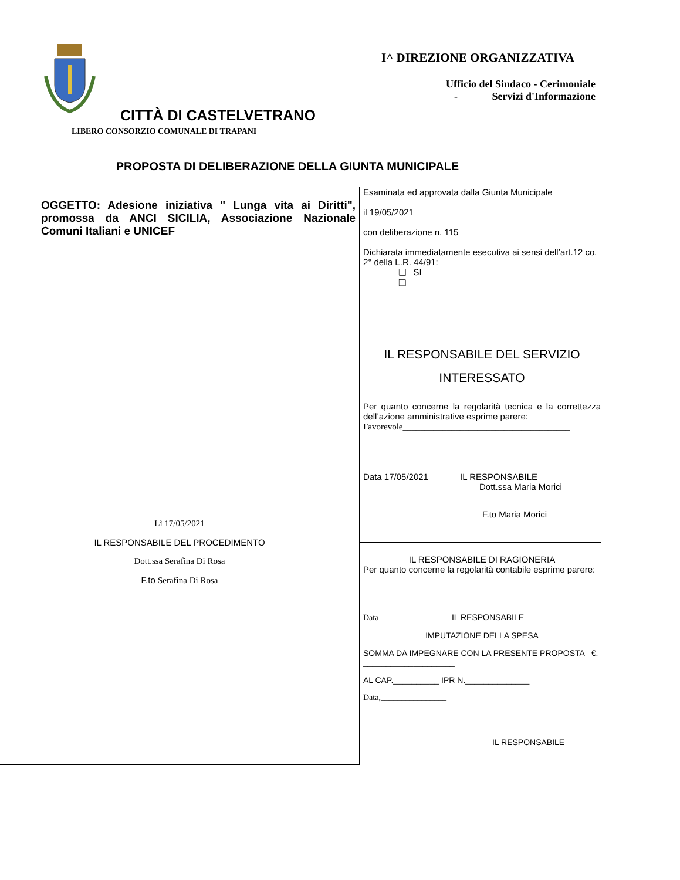CITTÀ DI CASTELVETRANO
LIBERO CONSORZIO COMUNALE DI TRAPANI
I^ DIREZIONE ORGANIZZATIVA
Ufficio del Sindaco - Cerimoniale
- Servizi d'Informazione
PROPOSTA DI DELIBERAZIONE DELLA GIUNTA MUNICIPALE
| OGGETTO: Adesione iniziativa " Lunga vita ai Diritti", promossa da ANCI SICILIA, Associazione Nazionale Comuni Italiani e UNICEF | Esaminata ed approvata dalla Giunta Municipale il 19/05/2021 con deliberazione n. 115 Dichiarata immediatamente esecutiva ai sensi dell’art.12 co. 2° della L.R. 44/91: ❑ SI ❑ |
| Lì 17/05/2021 IL RESPONSABILE DEL PROCEDIMENTO Dott.ssa Serafina Di Rosa F.to Serafina Di Rosa | IL RESPONSABILE DEL SERVIZIO INTERESSATO Per quanto concerne la regolarità tecnica e la correttezza dell’azione amministrative esprime parere: Favorevole______________________________________ _________ Data 17/05/2021 IL RESPONSABILE Dott.ssa Maria Morici F.to Maria Morici |
| | IL RESPONSABILE DI RAGIONERIA Per quanto concerne la regolarità contabile esprime parere: Data IL RESPONSABILE IMPUTAZIONE DELLA SPESA SOMMA DA IMPEGNARE CON LA PRESENTE PROPOSTA €. ____________________ AL CAP.__________ IPR N.______________ Data,________________ IL RESPONSABILE |